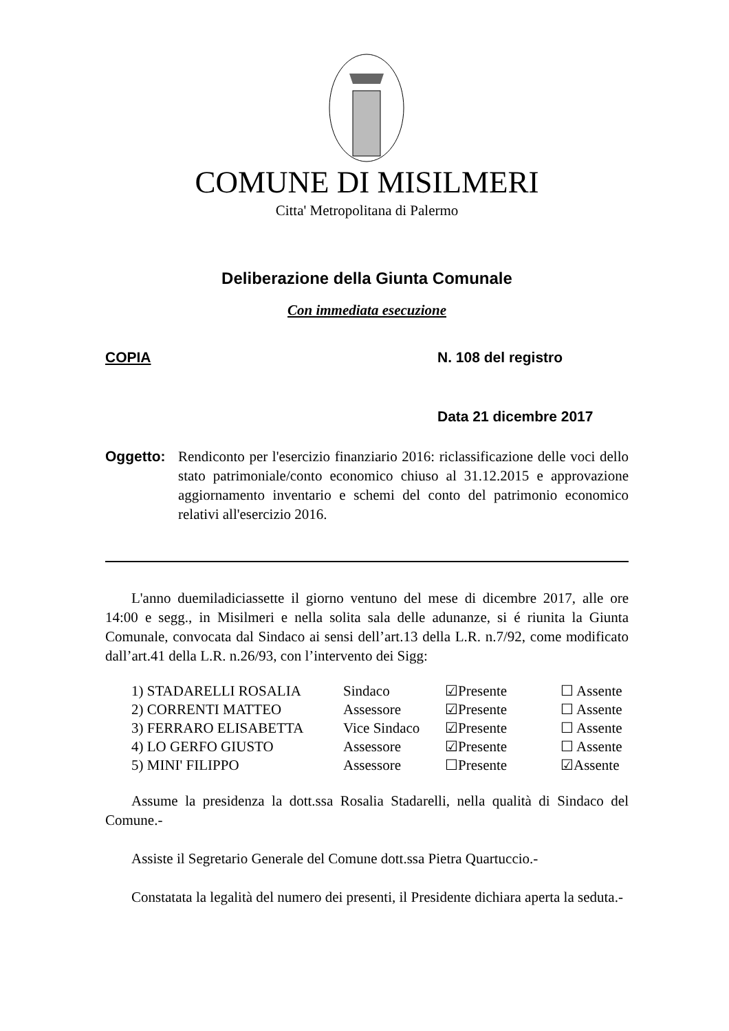COMUNE DI MISILMERI
Citta' Metropolitana di Palermo
Deliberazione della Giunta Comunale
Con immediata esecuzione
COPIA N. 108 del registro
Data 21 dicembre 2017
Oggetto: Rendiconto per l'esercizio finanziario 2016: riclassificazione delle voci dello stato patrimoniale/conto economico chiuso al 31.12.2015 e approvazione aggiornamento inventario e schemi del conto del patrimonio economico relativi all'esercizio 2016.
L'anno duemiladiciassette il giorno ventuno del mese di dicembre 2017, alle ore 14:00 e segg., in Misilmeri e nella solita sala delle adunanze, si é riunita la Giunta Comunale, convocata dal Sindaco ai sensi dell’art.13 della L.R. n.7/92, come modificato dall’art.41 della L.R. n.26/93, con l’intervento dei Sigg:
| 1) STADARELLI ROSALIA | Sindaco | ☑Presente | ☐ Assente |
| 2) CORRENTI MATTEO | Assessore | ☑Presente | ☐ Assente |
| 3) FERRARO ELISABETTA | Vice Sindaco | ☑Presente | ☐ Assente |
| 4) LO GERFO GIUSTO | Assessore | ☑Presente | ☐ Assente |
| 5) MINI' FILIPPO | Assessore | ☐Presente | ☑Assente |
Assume la presidenza la dott.ssa Rosalia Stadarelli, nella qualità di Sindaco del Comune.-
Assiste il Segretario Generale del Comune dott.ssa Pietra Quartuccio.-
Constatata la legalità del numero dei presenti, il Presidente dichiara aperta la seduta.-